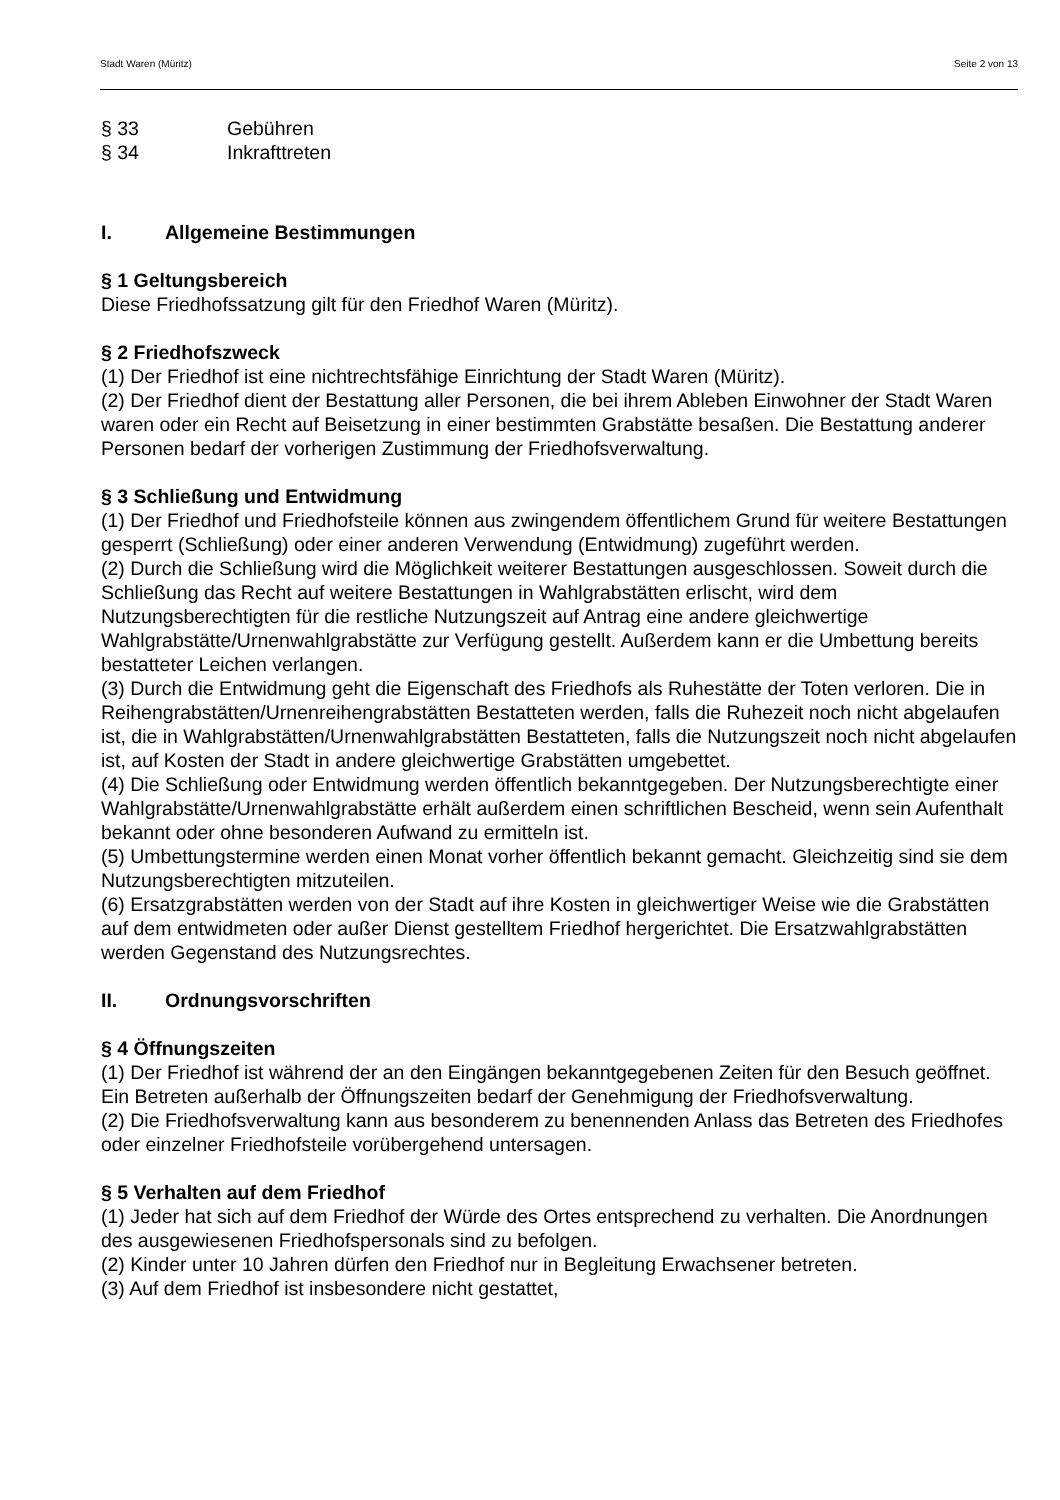Stadt Waren (Müritz) Seite 2 von 13
§ 33 Gebühren
§ 34 Inkrafttreten
I. Allgemeine Bestimmungen
§ 1 Geltungsbereich
Diese Friedhofssatzung gilt für den Friedhof Waren (Müritz).
§ 2 Friedhofszweck
(1) Der Friedhof ist eine nichtrechtsfähige Einrichtung der Stadt Waren (Müritz).
(2) Der Friedhof dient der Bestattung aller Personen, die bei ihrem Ableben Einwohner der Stadt Waren waren oder ein Recht auf Beisetzung in einer bestimmten Grabstätte besaßen. Die Bestattung anderer Personen bedarf der vorherigen Zustimmung der Friedhofsverwaltung.
§ 3 Schließung und Entwidmung
(1) Der Friedhof und Friedhofsteile können aus zwingendem öffentlichem Grund für weitere Bestattungen gesperrt (Schließung) oder einer anderen Verwendung (Entwidmung) zugeführt werden.
(2) Durch die Schließung wird die Möglichkeit weiterer Bestattungen ausgeschlossen. Soweit durch die Schließung das Recht auf weitere Bestattungen in Wahlgrabstätten erlischt, wird dem Nutzungsberechtigten für die restliche Nutzungszeit auf Antrag eine andere gleichwertige Wahlgrabstätte/Urnenwahlgrabstätte zur Verfügung gestellt. Außerdem kann er die Umbettung bereits bestatteter Leichen verlangen.
(3) Durch die Entwidmung geht die Eigenschaft des Friedhofs als Ruhestätte der Toten verloren. Die in Reihengrabstätten/Urnenreihengrabstätten Bestatteten werden, falls die Ruhezeit noch nicht abgelaufen ist, die in Wahlgrabstätten/Urnenwahlgrabstätten Bestatteten, falls die Nutzungszeit noch nicht abgelaufen ist, auf Kosten der Stadt in andere gleichwertige Grabstätten umgebettet.
(4) Die Schließung oder Entwidmung werden öffentlich bekanntgegeben. Der Nutzungsberechtigte einer Wahlgrabstätte/Urnenwahlgrabstätte erhält außerdem einen schriftlichen Bescheid, wenn sein Aufenthalt bekannt oder ohne besonderen Aufwand zu ermitteln ist.
(5) Umbettungstermine werden einen Monat vorher öffentlich bekannt gemacht. Gleichzeitig sind sie dem Nutzungsberechtigten mitzuteilen.
(6) Ersatzgrabstätten werden von der Stadt auf ihre Kosten in gleichwertiger Weise wie die Grabstätten auf dem entwidmeten oder außer Dienst gestelltem Friedhof hergerichtet. Die Ersatzwahlgrabstätten werden Gegenstand des Nutzungsrechtes.
II. Ordnungsvorschriften
§ 4 Öffnungszeiten
(1) Der Friedhof ist während der an den Eingängen bekanntgegebenen Zeiten für den Besuch geöffnet. Ein Betreten außerhalb der Öffnungszeiten bedarf der Genehmigung der Friedhofsverwaltung.
(2) Die Friedhofsverwaltung kann aus besonderem zu benennenden Anlass das Betreten des Friedhofes oder einzelner Friedhofsteile vorübergehend untersagen.
§ 5 Verhalten auf dem Friedhof
(1) Jeder hat sich auf dem Friedhof der Würde des Ortes entsprechend zu verhalten. Die Anordnungen des ausgewiesenen Friedhofspersonals sind zu befolgen.
(2) Kinder unter 10 Jahren dürfen den Friedhof nur in Begleitung Erwachsener betreten.
(3) Auf dem Friedhof ist insbesondere nicht gestattet,